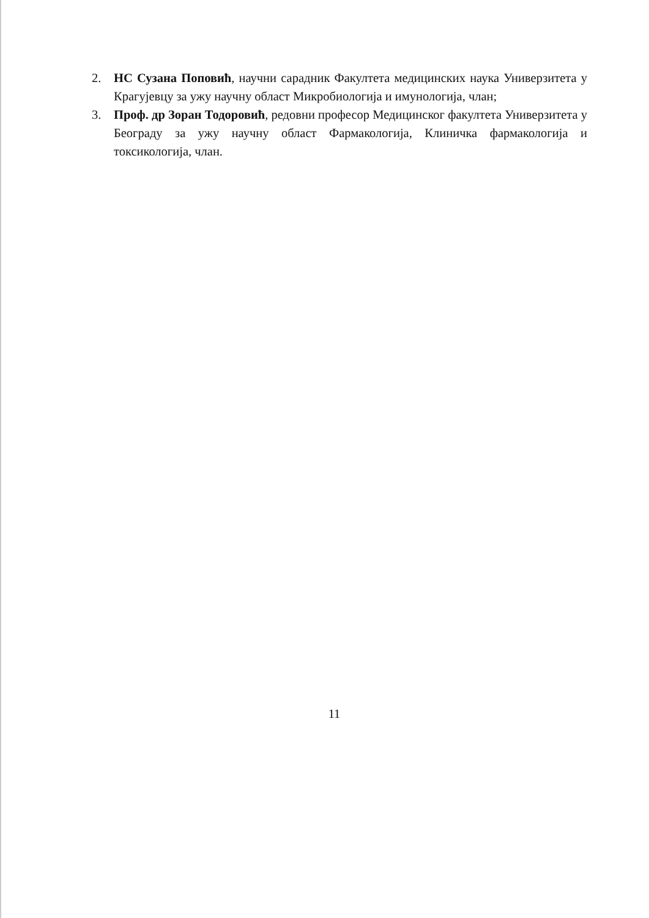2. НС Сузана Поповић, научни сарадник Факултета медицинских наука Универзитета у Крагујевцу за ужу научну област Микробиологија и имунологија, члан;
3. Проф. др Зоран Тодоровић, редовни професор Медицинског факултета Универзитета у Београду за ужу научну област Фармакологија, Клиничка фармакологија и токсикологија, члан.
11